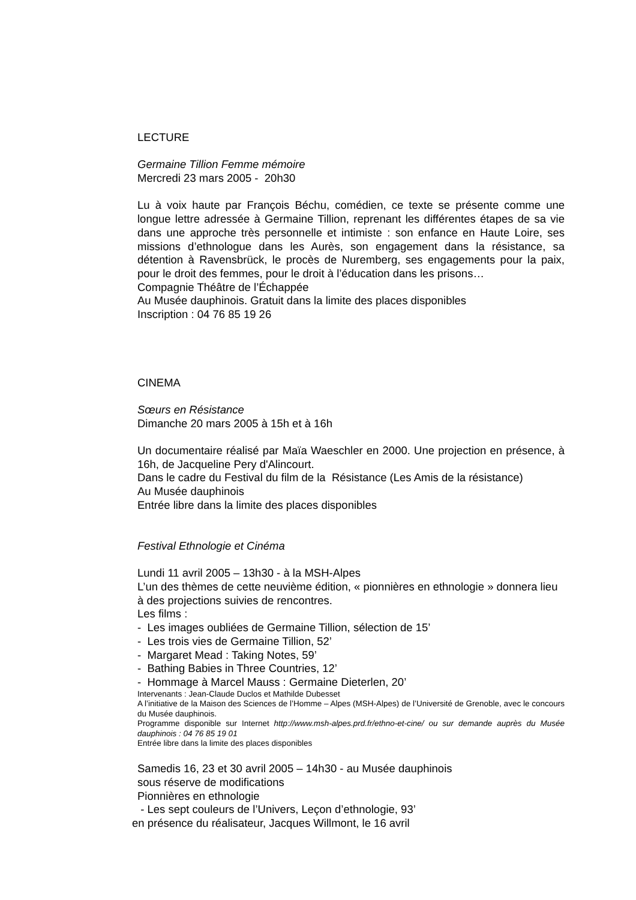LECTURE
Germaine Tillion Femme mémoire
Mercredi 23 mars 2005 - 20h30
Lu à voix haute par François Béchu, comédien, ce texte se présente comme une longue lettre adressée à Germaine Tillion, reprenant les différentes étapes de sa vie dans une approche très personnelle et intimiste : son enfance en Haute Loire, ses missions d’ethnologue dans les Aurès, son engagement dans la résistance, sa détention à Ravensbrück, le procès de Nuremberg, ses engagements pour la paix, pour le droit des femmes, pour le droit à l’éducation dans les prisons…
Compagnie Théâtre de l’Échappée
Au Musée dauphinois. Gratuit dans la limite des places disponibles
Inscription : 04 76 85 19 26
CINEMA
Sœurs en Résistance
Dimanche 20 mars 2005 à 15h et à 16h
Un documentaire réalisé par Maïa Waeschler en 2000. Une projection en présence, à 16h, de Jacqueline Pery d'Alincourt.
Dans le cadre du Festival du film de la Résistance (Les Amis de la résistance)
Au Musée dauphinois
Entrée libre dans la limite des places disponibles
Festival Ethnologie et Cinéma
Lundi 11 avril 2005 – 13h30 - à la MSH-Alpes
L’un des thèmes de cette neuvième édition, « pionnières en ethnologie » donnera lieu à des projections suivies de rencontres.
Les films :
- Les images oubliées de Germaine Tillion, sélection de 15’
- Les trois vies de Germaine Tillion, 52’
- Margaret Mead : Taking Notes, 59’
- Bathing Babies in Three Countries, 12’
- Hommage à Marcel Mauss : Germaine Dieterlen, 20’
Intervenants : Jean-Claude Duclos et Mathilde Dubesset
A l’initiative de la Maison des Sciences de l’Homme – Alpes (MSH-Alpes) de l’Université de Grenoble, avec le concours du Musée dauphinois.
Programme disponible sur Internet http://www.msh-alpes.prd.fr/ethno-et-cine/ ou sur demande auprès du Musée dauphinois : 04 76 85 19 01
Entrée libre dans la limite des places disponibles
Samedis 16, 23 et 30 avril 2005 – 14h30 - au Musée dauphinois
sous réserve de modifications
Pionnières en ethnologie
- Les sept couleurs de l’Univers, Leçon d’ethnologie, 93’
en présence du réalisateur, Jacques Willmont, le 16 avril